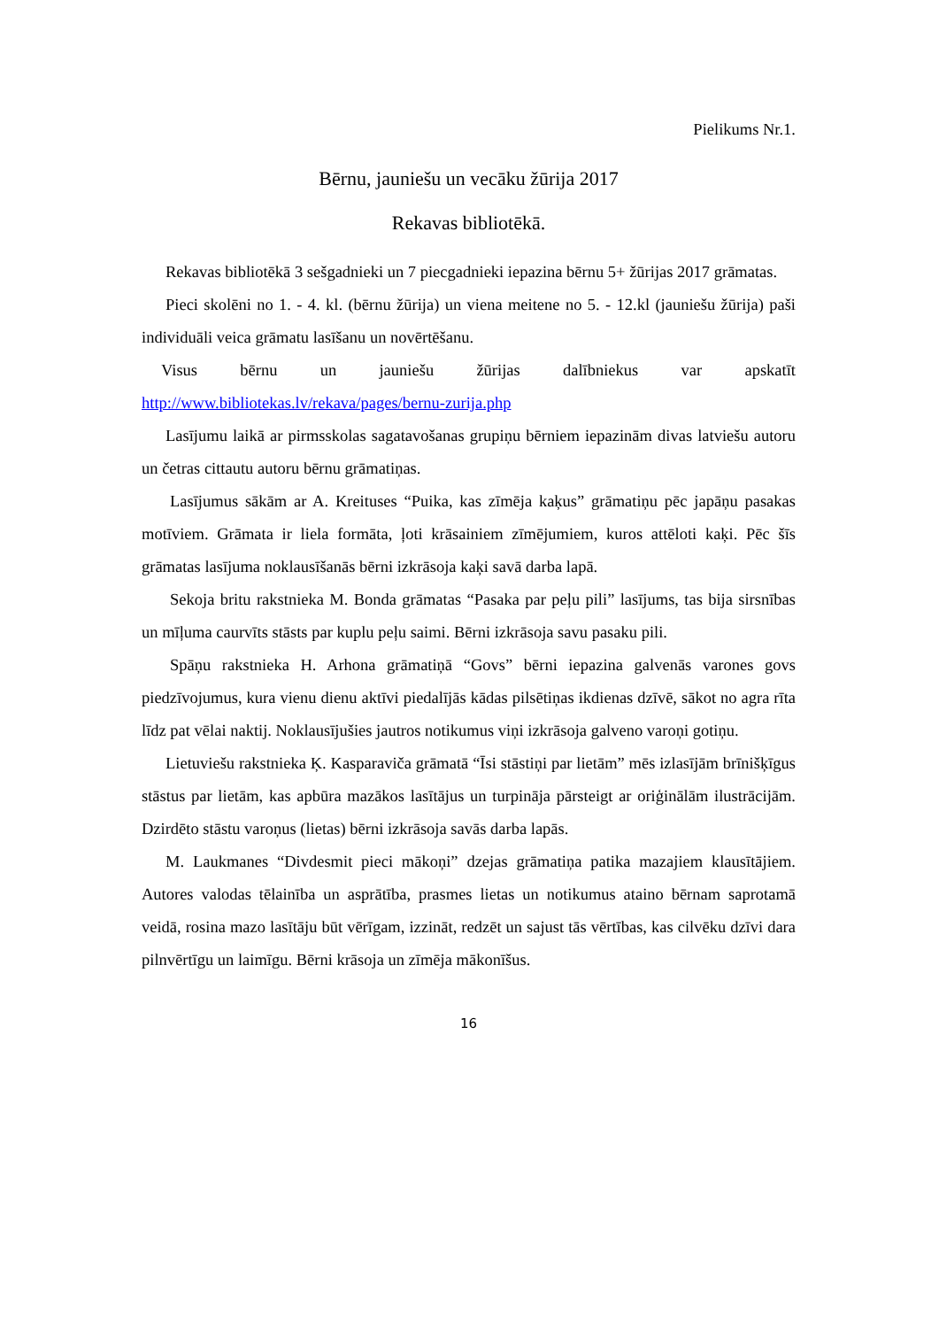Pielikums Nr.1.
Bērnu, jauniešu un vecāku žūrija 2017
Rekavas bibliotēkā.
Rekavas bibliotēkā 3 sešgadnieki un 7 piecgadnieki iepazina bērnu 5+ žūrijas 2017 grāmatas.
Pieci skolēni no 1. - 4. kl. (bērnu žūrija) un viena meitene no 5. - 12.kl (jauniešu žūrija) paši individuāli veica grāmatu lasīšanu un novērtēšanu.
Visus bērnu un jauniešu žūrijas dalībniekus var apskatīt http://www.bibliotekas.lv/rekava/pages/bernu-zurija.php
Lasījumu laikā ar pirmsskolas sagatavošanas grupiņu bērniem iepazinām divas latviešu autoru un četras cittautu autoru bērnu grāmatiņas.
Lasījumus sākām ar A. Kreituses “Puika, kas zīmēja kaķus” grāmatiņu pēc japāņu pasakas motīviem. Grāmata ir liela formāta, ļoti krāsainiem zīmējumiem, kuros attēloti kaķi. Pēc šīs grāmatas lasījuma noklausīšanās bērni izkrāsoja kaķi savā darba lapā.
Sekoja britu rakstnieka M. Bonda grāmatas “Pasaka par peļu pili” lasījums, tas bija sirsnības un mīļuma caurvīts stāsts par kuplu peļu saimi. Bērni izkrāsoja savu pasaku pili.
Spāņu rakstnieka H. Arhona grāmatiņā “Govs” bērni iepazina galvenās varones govs piedzīvojumus, kura vienu dienu aktīvi piedalījās kādas pilsētiņas ikdienas dzīvē, sākot no agra rīta līdz pat vēlai naktij. Noklausījušies jautros notikumus viņi izkrāsoja galveno varoņi gotiņu.
Lietuviešu rakstnieka Ķ. Kasparaviča grāmatā “Īsi stāstiņi par lietām” mēs izlasījām brīnišķīgus stāstus par lietām, kas apbūra mazākos lasītājus un turpināja pārsteigt ar oriģinālām ilustrācijām. Dzirdēto stāstu varoņus (lietas) bērni izkrāsoja savās darba lapās.
M. Laukmanes “Divdesmit pieci mākoņi” dzejas grāmatiņa patika mazajiem klausītājiem. Autores valodas tēlainība un asprātība, prasmes lietas un notikumus ataino bērnam saprotamā veidā, rosina mazo lasītāju būt vērīgam, izzināt, redzēt un sajust tās vērtības, kas cilvēku dzīvi dara pilnvērtīgu un laimīgu. Bērni krāsoja un zīmēja mākonīšus.
16